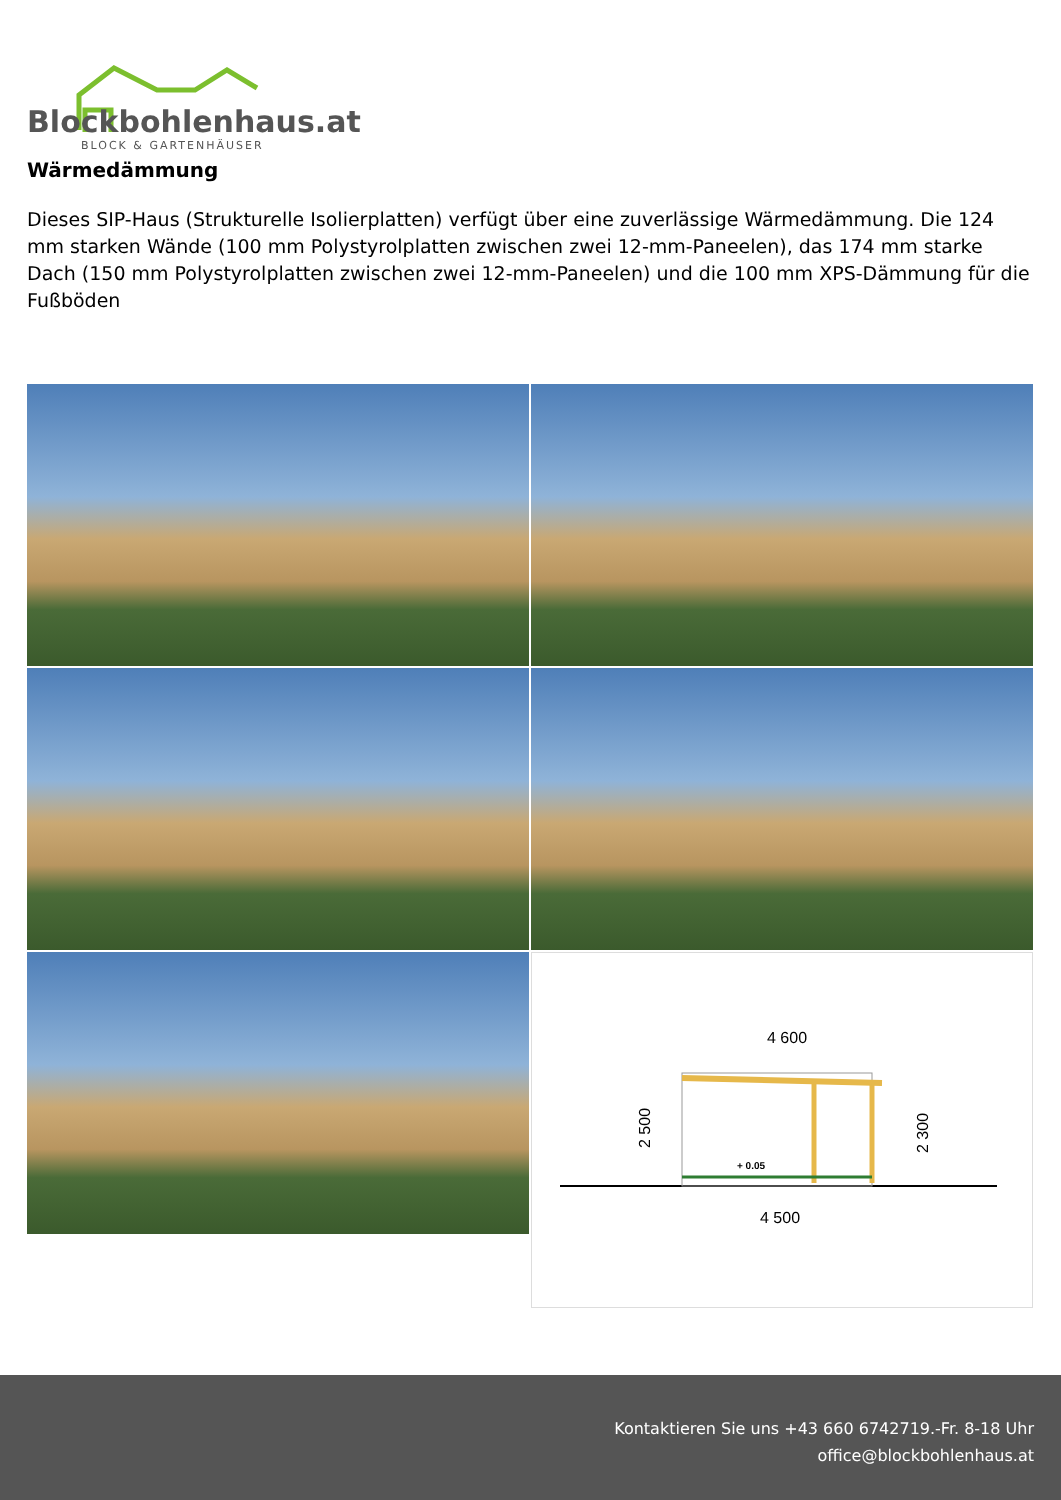Blockbohlenhaus.at
BLOCK & GARTENHÄUSER
Wärmedämmung
Dieses SIP-Haus (Strukturelle Isolierplatten) verfügt über eine zuverlässige Wärmedämmung. Die 124 mm starken Wände (100 mm Polystyrolplatten zwischen zwei 12-mm-Paneelen), das 174 mm starke Dach (150 mm Polystyrolplatten zwischen zwei 12-mm-Paneelen) und die 100 mm XPS-Dämmung für die Fußböden
4 600
4 500
+ 0.05
2 500
2 300
Kontaktieren Sie uns +43 660 6742719.-Fr. 8-18 Uhr
office@blockbohlenhaus.at